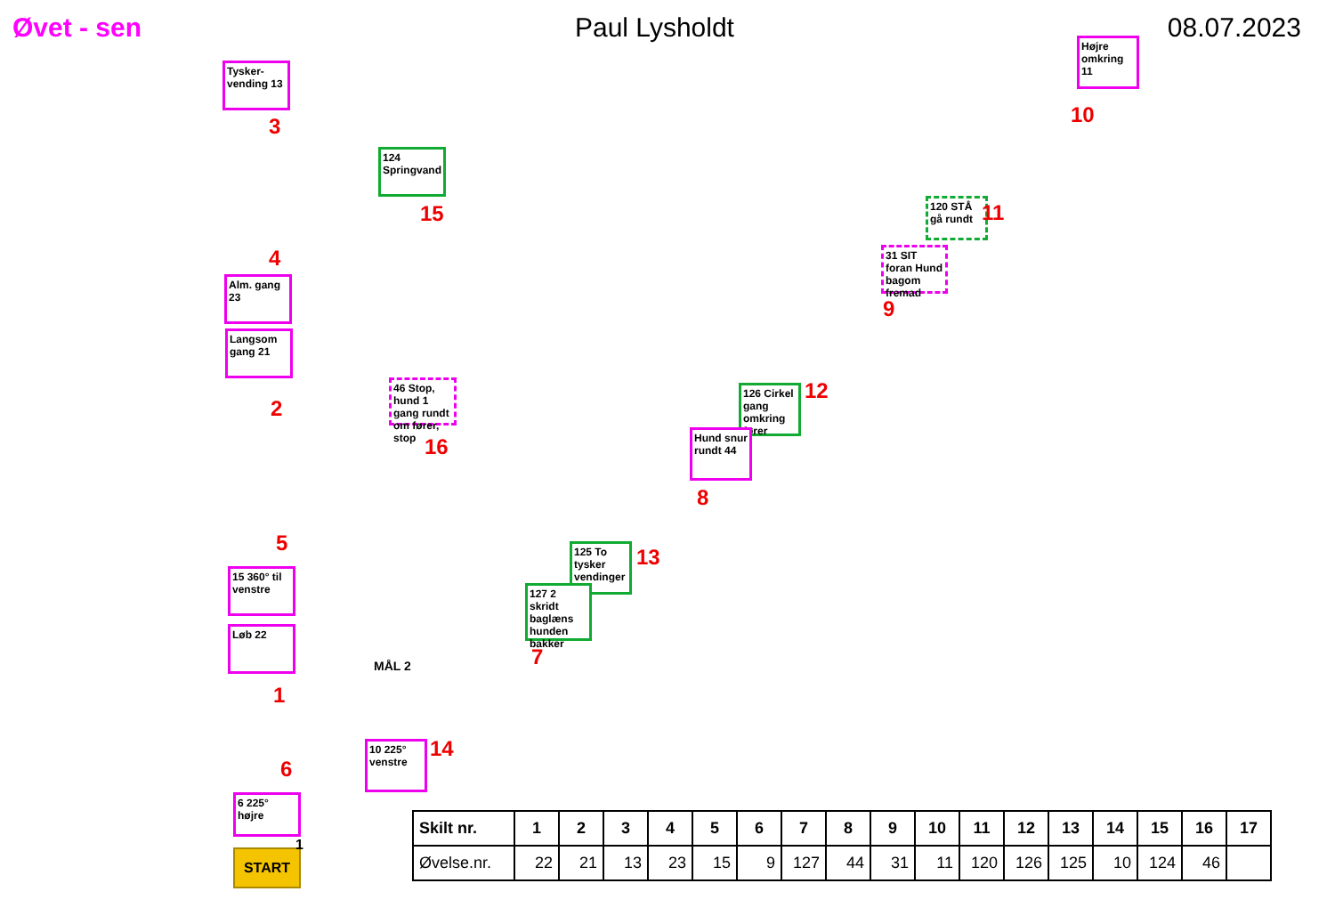Øvet - sen Paul Lysholdt 08.07.2023
Tysker-vending 13
3
124 Springvand
15
4
Alm. gang 23
Langsom gang 21
2
46 Stop, hund 1 gang rundt om fører, stop
16
5
15 360° til venstre
Løb 22
1
MÅL 2
14
10 225° venstre
6
6 225° højre
START
1
Højre omkring 11
10
120 STÅ gå rundt
11
31 SIT foran Hund bagom fremad
9
126 Cirkel gang omkring fører
12
Hund snur rundt 44
8
125 To tysker vendinger
13
127 2 skridt baglæns hunden bakker
7
| Skilt nr. | 1 | 2 | 3 | 4 | 5 | 6 | 7 | 8 | 9 | 10 | 11 | 12 | 13 | 14 | 15 | 16 | 17 |
| --- | --- | --- | --- | --- | --- | --- | --- | --- | --- | --- | --- | --- | --- | --- | --- | --- | --- |
| Øvelse.nr. | 22 | 21 | 13 | 23 | 15 | 9 | 127 | 44 | 31 | 11 | 120 | 126 | 125 | 10 | 124 | 46 | |